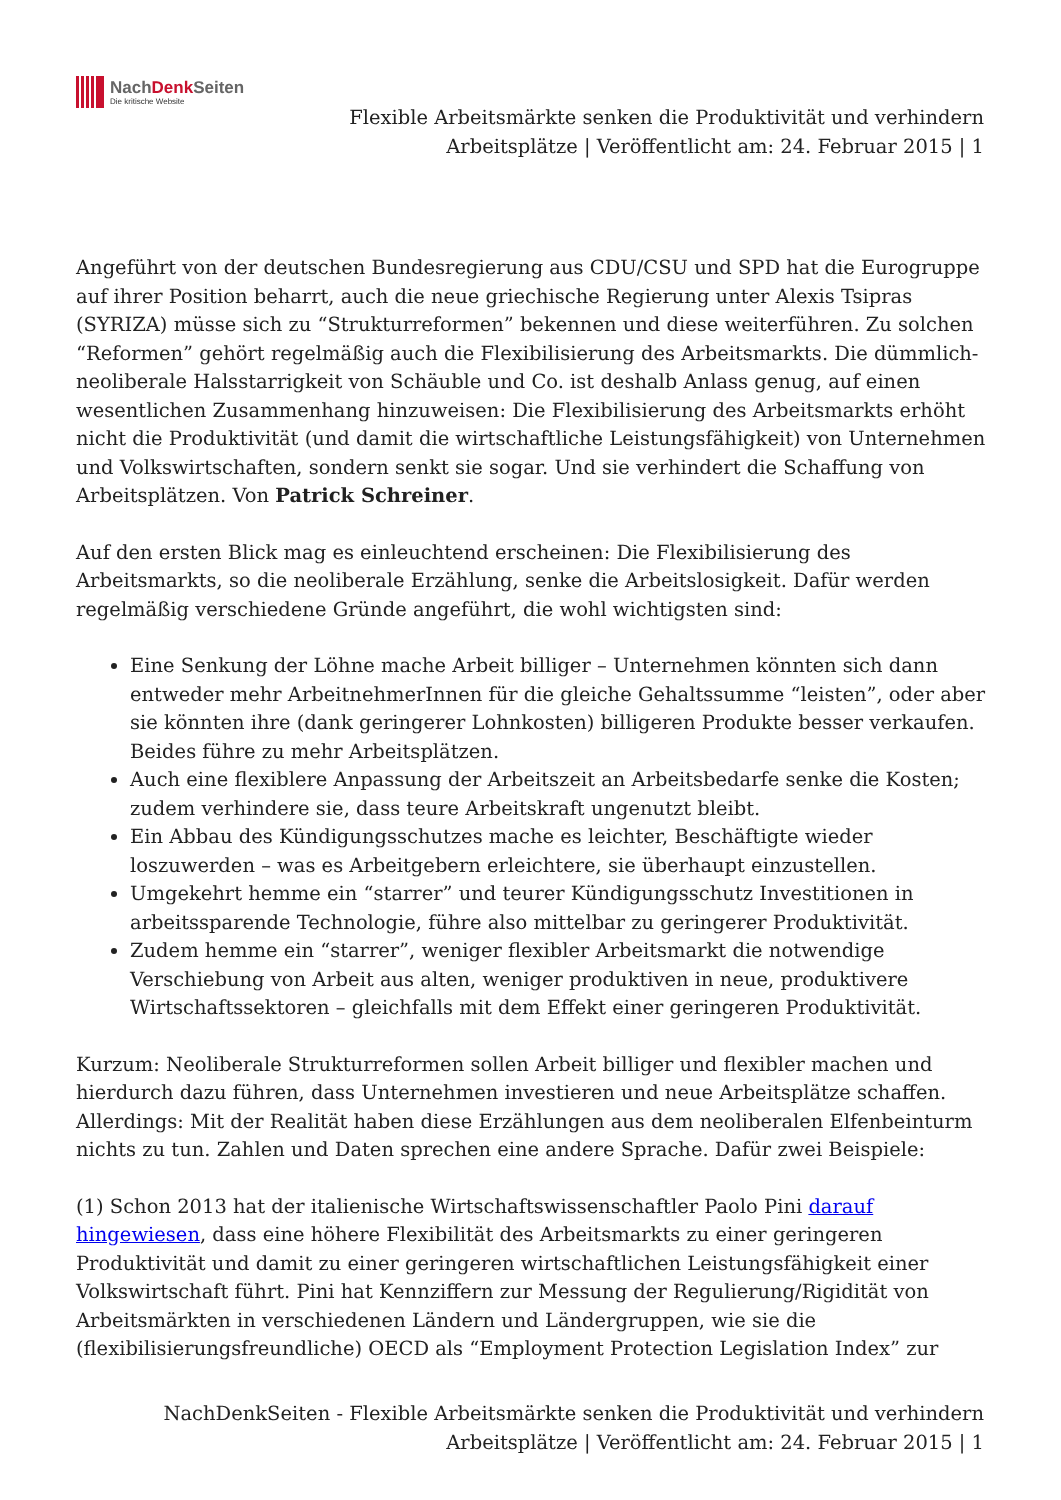NachDenk Seiten
Die kritische Website
Flexible Arbeitsmärkte senken die Produktivität und verhindern Arbeitsplätze | Veröffentlicht am: 24. Februar 2015 | 1
Angeführt von der deutschen Bundesregierung aus CDU/CSU und SPD hat die Eurogruppe auf ihrer Position beharrt, auch die neue griechische Regierung unter Alexis Tsipras (SYRIZA) müsse sich zu “Strukturreformen” bekennen und diese weiterführen. Zu solchen “Reformen” gehört regelmäßig auch die Flexibilisierung des Arbeitsmarkts. Die dümmlich-neoliberale Halsstarrigkeit von Schäuble und Co. ist deshalb Anlass genug, auf einen wesentlichen Zusammenhang hinzuweisen: Die Flexibilisierung des Arbeitsmarkts erhöht nicht die Produktivität (und damit die wirtschaftliche Leistungsfähigkeit) von Unternehmen und Volkswirtschaften, sondern senkt sie sogar. Und sie verhindert die Schaffung von Arbeitsplätzen. Von Patrick Schreiner.
Auf den ersten Blick mag es einleuchtend erscheinen: Die Flexibilisierung des Arbeitsmarkts, so die neoliberale Erzählung, senke die Arbeitslosigkeit. Dafür werden regelmäßig verschiedene Gründe angeführt, die wohl wichtigsten sind:
Eine Senkung der Löhne mache Arbeit billiger – Unternehmen könnten sich dann entweder mehr ArbeitnehmerInnen für die gleiche Gehaltssumme “leisten”, oder aber sie könnten ihre (dank geringerer Lohnkosten) billigeren Produkte besser verkaufen. Beides führe zu mehr Arbeitsplätzen.
Auch eine flexiblere Anpassung der Arbeitszeit an Arbeitsbedarfe senke die Kosten; zudem verhindere sie, dass teure Arbeitskraft ungenutzt bleibt.
Ein Abbau des Kündigungsschutzes mache es leichter, Beschäftigte wieder loszuwerden – was es Arbeitgebern erleichtere, sie überhaupt einzustellen.
Umgekehrt hemme ein “starrer” und teurer Kündigungsschutz Investitionen in arbeitssparende Technologie, führe also mittelbar zu geringerer Produktivität.
Zudem hemme ein “starrer”, weniger flexibler Arbeitsmarkt die notwendige Verschiebung von Arbeit aus alten, weniger produktiven in neue, produktivere Wirtschaftssektoren – gleichfalls mit dem Effekt einer geringeren Produktivität.
Kurzum: Neoliberale Strukturreformen sollen Arbeit billiger und flexibler machen und hierdurch dazu führen, dass Unternehmen investieren und neue Arbeitsplätze schaffen. Allerdings: Mit der Realität haben diese Erzählungen aus dem neoliberalen Elfenbeinturm nichts zu tun. Zahlen und Daten sprechen eine andere Sprache. Dafür zwei Beispiele:
(1) Schon 2013 hat der italienische Wirtschaftswissenschaftler Paolo Pini darauf hingewiesen, dass eine höhere Flexibilität des Arbeitsmarkts zu einer geringeren Produktivität und damit zu einer geringeren wirtschaftlichen Leistungsfähigkeit einer Volkswirtschaft führt. Pini hat Kennziffern zur Messung der Regulierung/Rigidität von Arbeitsmärkten in verschiedenen Ländern und Ländergruppen, wie sie die (flexibilisierungsfreundliche) OECD als “Employment Protection Legislation Index” zur
NachDenkSeiten - Flexible Arbeitsmärkte senken die Produktivität und verhindern Arbeitsplätze | Veröffentlicht am: 24. Februar 2015 | 1